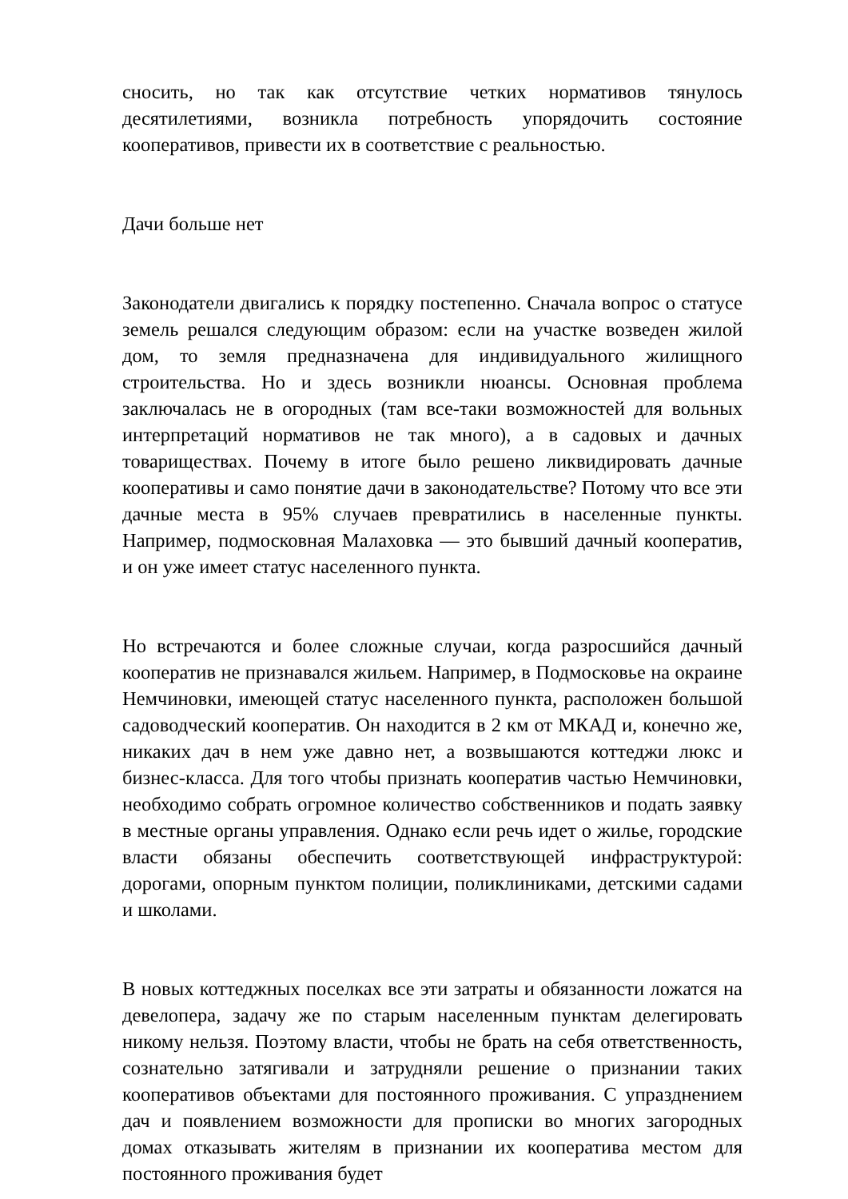сносить, но так как отсутствие четких нормативов тянулось десятилетиями, возникла потребность упорядочить состояние кооперативов, привести их в соответствие с реальностью.
Дачи больше нет
Законодатели двигались к порядку постепенно. Сначала вопрос о статусе земель решался следующим образом: если на участке возведен жилой дом, то земля предназначена для индивидуального жилищного строительства. Но и здесь возникли нюансы. Основная проблема заключалась не в огородных (там все-таки возможностей для вольных интерпретаций нормативов не так много), а в садовых и дачных товариществах. Почему в итоге было решено ликвидировать дачные кооперативы и само понятие дачи в законодательстве? Потому что все эти дачные места в 95% случаев превратились в населенные пункты. Например, подмосковная Малаховка — это бывший дачный кооператив, и он уже имеет статус населенного пункта.
Но встречаются и более сложные случаи, когда разросшийся дачный кооператив не признавался жильем. Например, в Подмосковье на окраине Немчиновки, имеющей статус населенного пункта, расположен большой садоводческий кооператив. Он находится в 2 км от МКАД и, конечно же, никаких дач в нем уже давно нет, а возвышаются коттеджи люкс и бизнес-класса. Для того чтобы признать кооператив частью Немчиновки, необходимо собрать огромное количество собственников и подать заявку в местные органы управления. Однако если речь идет о жилье, городские власти обязаны обеспечить соответствующей инфраструктурой: дорогами, опорным пунктом полиции, поликлиниками, детскими садами и школами.
В новых коттеджных поселках все эти затраты и обязанности ложатся на девелопера, задачу же по старым населенным пунктам делегировать никому нельзя. Поэтому власти, чтобы не брать на себя ответственность, сознательно затягивали и затрудняли решение о признании таких кооперативов объектами для постоянного проживания. С упразднением дач и появлением возможности для прописки во многих загородных домах отказывать жителям в признании их кооператива местом для постоянного проживания будет